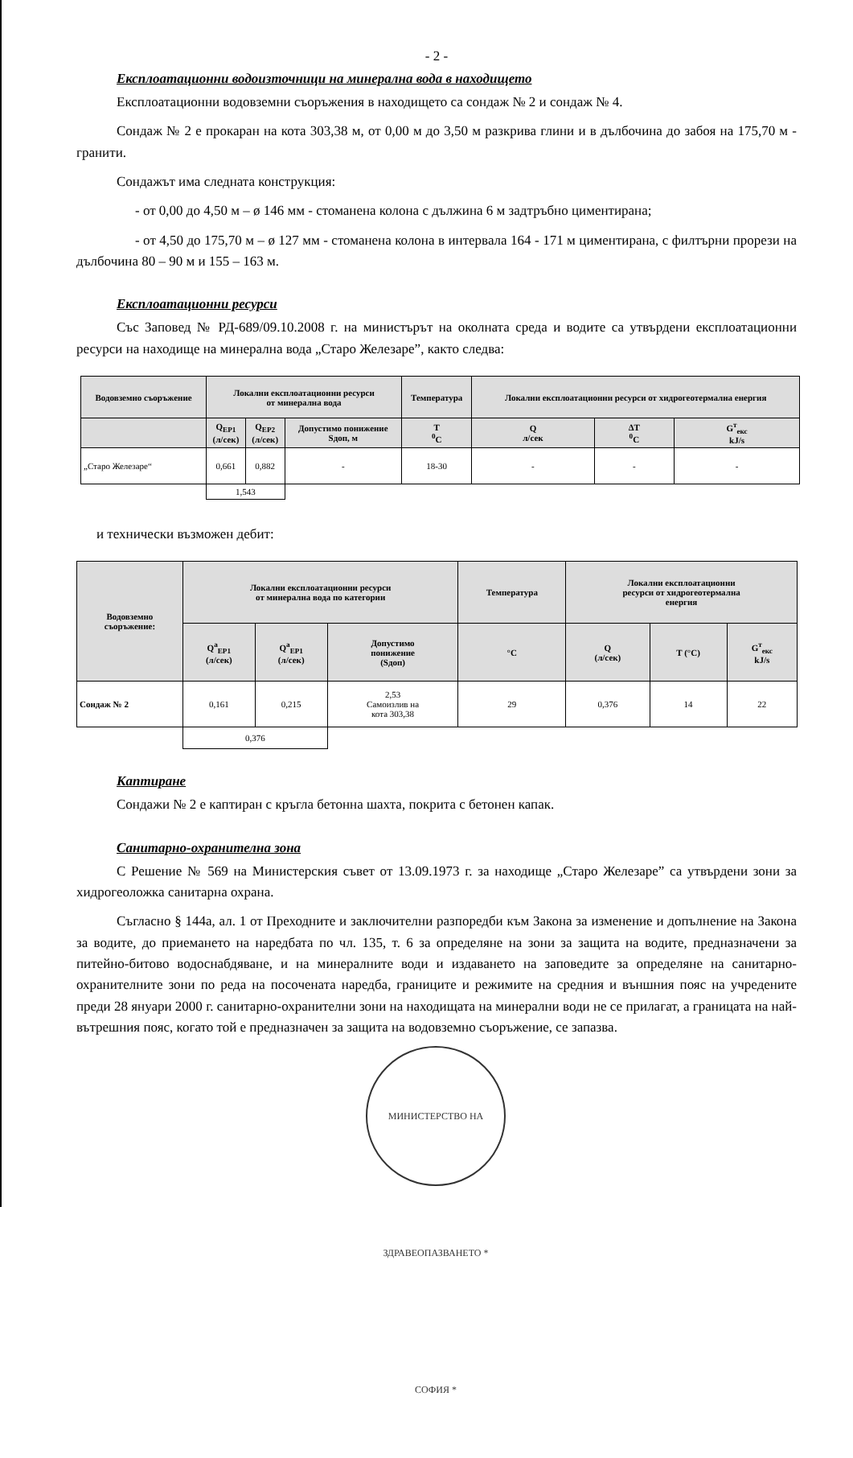- 2 -
Експлоатационни водоизточници на минерална вода в находището
Експлоатационни водовземни съоръжения в находището са сондаж № 2 и сондаж № 4.
Сондаж № 2 е прокаран на кота 303,38 м, от 0,00 м до 3,50 м разкрива глини и в дълбочина до забоя на 175,70 м - гранити.
Сондажът има следната конструкция:
- от 0,00 до 4,50 м – ø 146 мм - стоманена колона с дължина 6 м задтръбно циментирана;
- от 4,50 до 175,70 м – ø 127 мм - стоманена колона в интервала 164 - 171 м циментирана, с филтърни прорези на дълбочина 80 – 90 м и 155 – 163 м.
Експлоатационни ресурси
Със Заповед № РД-689/09.10.2008 г. на министърът на околната среда и водите са утвърдени експлоатационни ресурси на находище на минерална вода „Старо Железаре”, както следва:
| Водовземно съоръжение | Локални експлоатационни ресурси от минерална вода | | | Температура | Локални експлоатационни ресурси от хидрогеотермална енергия | | |
| --- | --- | --- | --- | --- | --- | --- | --- |
| | Q<sub>ЕР1</sub> (л/сек) | Q<sub>ЕР2</sub> (л/сек) | Допустимо понижение Sдоп, м | T <sup>0</sup> C | Q л/сек | ΔT <sup>0</sup> C | G<sup>т</sup><sub>екс</sub> kJ/s |
| „Старо Железаре“ | 0,661 | 0,882 | - | 18-30 | - | - | - |
| | 1,543 | | | | | | |
и технически възможен дебит:
| Водовземно съоръжение: | Локални експлоатационни ресурси от минерална вода по категории | | | Температура | Локални експлоатационни ресурси от хидрогеотермална енергия | | |
| --- | --- | --- | --- | --- | --- | --- | --- |
| | Q<sup>a</sup><sub>ЕР1</sub> (л/сек) | Q<sup>a</sup><sub>ЕР1</sub> (л/сек) | Допустимо понижение (Sдоп) | °C | Q (л/сек) | T (°C) | G<sup>т</sup><sub>екс</sub> kJ/s |
| Сондаж № 2 | 0,161 | 0,215 | 2,53 Самоизлив на кота 303,38 | 29 | 0,376 | 14 | 22 |
| | 0,376 | | | | | | |
Каптиране
Сондажи № 2 е каптиран с кръгла бетонна шахта, покрита с бетонен капак.
Санитарно-охранителна зона
С Решение № 569 на Министерския съвет от 13.09.1973 г. за находище „Старо Железаре” са утвърдени зони за хидрогеоложка санитарна охрана.
Съгласно § 144а, ал. 1 от Преходните и заключителни разпоредби към Закона за изменение и допълнение на Закона за водите, до приемането на наредбата по чл. 135, т. 6 за определяне на зони за защита на водите, предназначени за питейно-битово водоснабдяване, и на минералните води и издаването на заповедите за определяне на санитарно-охранителните зони по реда на посочената наредба, границите и режимите на средния и външния пояс на учредените преди 28 януари 2000 г. санитарно-охранителни зони на находищата на минерални води не се прилагат, а границата на най-вътрешния пояс, когато той е предназначен за защита на водовземно съоръжение, се запазва.
МИНИСТЕРСТВО НА ЗДРАВЕОПАЗВАНЕТО * СОФИЯ *